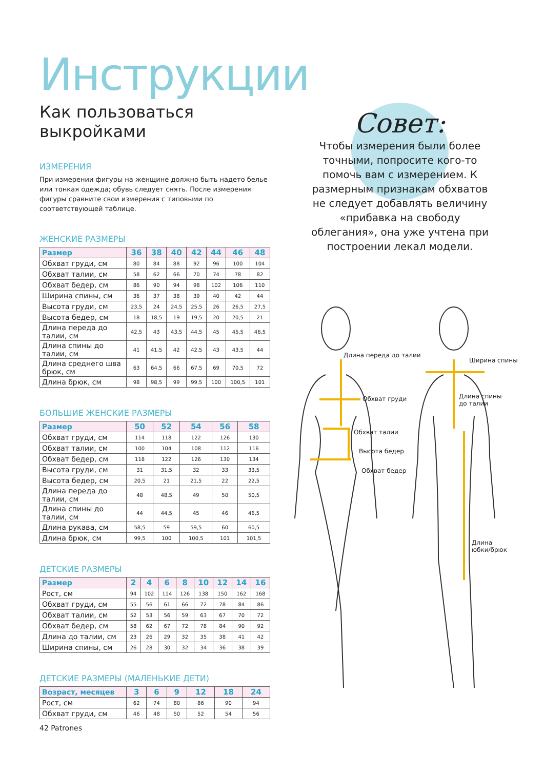Инструкции
Как пользоваться выкройками
ИЗМЕРЕНИЯ
При измерении фигуры на женщине должно быть надето белье или тонкая одежда; обувь следует снять. После измерения фигуры сравните свои измерения с типовыми по соответствующей таблице.
ЖЕНСКИЕ РАЗМЕРЫ
| Размер | 36 | 38 | 40 | 42 | 44 | 46 | 48 |
| --- | --- | --- | --- | --- | --- | --- | --- |
| Обхват груди, см | 80 | 84 | 88 | 92 | 96 | 100 | 104 |
| Обхват талии, см | 58 | 62 | 66 | 70 | 74 | 78 | 82 |
| Обхват бедер, см | 86 | 90 | 94 | 98 | 102 | 106 | 110 |
| Ширина спины, см | 36 | 37 | 38 | 39 | 40 | 42 | 44 |
| Высота груди, см | 23,5 | 24 | 24,5 | 25,5 | 26 | 26,5 | 27,5 |
| Высота бедер, см | 18 | 18,5 | 19 | 19,5 | 20 | 20,5 | 21 |
| Длина переда до талии, см | 42,5 | 43 | 43,5 | 44,5 | 45 | 45,5 | 46,5 |
| Длина спины до талии, см | 41 | 41,5 | 42 | 42,5 | 43 | 43,5 | 44 |
| Длина среднего шва брюк, см | 63 | 64,5 | 66 | 67,5 | 69 | 70,5 | 72 |
| Длина брюк, см | 98 | 98,5 | 99 | 99,5 | 100 | 100,5 | 101 |
БОЛЬШИЕ ЖЕНСКИЕ РАЗМЕРЫ
| Размер | 50 | 52 | 54 | 56 | 58 |
| --- | --- | --- | --- | --- | --- |
| Обхват груди, см | 114 | 118 | 122 | 126 | 130 |
| Обхват талии, см | 100 | 104 | 108 | 112 | 116 |
| Обхват бедер, см | 118 | 122 | 126 | 130 | 134 |
| Высота груди, см | 31 | 31,5 | 32 | 33 | 33,5 |
| Высота бедер, см | 20,5 | 21 | 21,5 | 22 | 22,5 |
| Длина переда до талии, см | 48 | 48,5 | 49 | 50 | 50,5 |
| Длина спины до талии, см | 44 | 44,5 | 45 | 46 | 46,5 |
| Длина рукава, см | 58,5 | 59 | 59,5 | 60 | 60,5 |
| Длина брюк, см | 99,5 | 100 | 100,5 | 101 | 101,5 |
ДЕТСКИЕ РАЗМЕРЫ
| Размер | 2 | 4 | 6 | 8 | 10 | 12 | 14 | 16 |
| --- | --- | --- | --- | --- | --- | --- | --- | --- |
| Рост, см | 94 | 102 | 114 | 126 | 138 | 150 | 162 | 168 |
| Обхват груди, см | 55 | 56 | 61 | 66 | 72 | 78 | 84 | 86 |
| Обхват талии, см | 52 | 53 | 56 | 59 | 63 | 67 | 70 | 72 |
| Обхват бедер, см | 58 | 62 | 67 | 72 | 78 | 84 | 90 | 92 |
| Длина до талии, см | 23 | 26 | 29 | 32 | 35 | 38 | 41 | 42 |
| Ширина спины, см | 26 | 28 | 30 | 32 | 34 | 36 | 38 | 39 |
ДЕТСКИЕ РАЗМЕРЫ (МАЛЕНЬКИЕ ДЕТИ)
| Возраст, месяцев | 3 | 6 | 9 | 12 | 18 | 24 |
| --- | --- | --- | --- | --- | --- | --- |
| Рост, см | 62 | 74 | 80 | 86 | 90 | 94 |
| Обхват груди, см | 46 | 48 | 50 | 52 | 54 | 56 |
Совет:
Чтобы измерения были более точными, попросите кого-то помочь вам с измерением. К размерным признакам обхватов не следует добавлять величину «прибавка на свободу облегания», она уже учтена при построении лекал модели.
Длина переда до талии
Ширина спины
Обхват груди Длина спины
до талии
Обхват талии
Высота бедер
Обхват бедер
Длина
юбки/брюк
42 Patrones